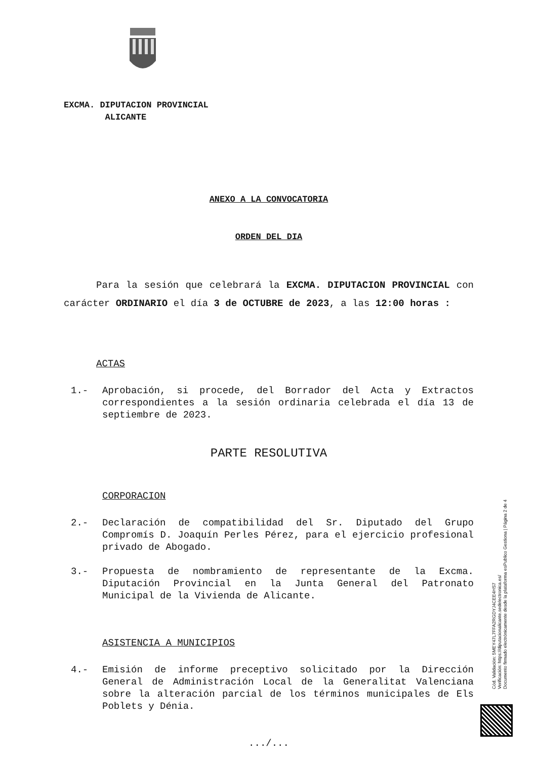EXCMA. DIPUTACION PROVINCIAL
ALICANTE
ANEXO A LA CONVOCATORIA
ORDEN DEL DIA
Para la sesión que celebrará la EXCMA. DIPUTACION PROVINCIAL con carácter ORDINARIO el día 3 de OCTUBRE de 2023, a las 12:00 horas :
ACTAS
1.- Aprobación, si procede, del Borrador del Acta y Extractos correspondientes a la sesión ordinaria celebrada el día 13 de septiembre de 2023.
PARTE RESOLUTIVA
CORPORACION
2.- Declaración de compatibilidad del Sr. Diputado del Grupo Compromís D. Joaquín Perles Pérez, para el ejercicio profesional privado de Abogado.
3.- Propuesta de nombramiento de representante de la Excma. Diputación Provincial en la Junta General del Patronato Municipal de la Vivienda de Alicante.
ASISTENCIA A MUNICIPIOS
4.- Emisión de informe preceptivo solicitado por la Dirección General de Administración Local de la Generalitat Valenciana sobre la alteración parcial de los términos municipales de Els Poblets y Dénia.
.../...
Cód. Validación: 5MEY47L7FFA2RGDYJ4CEE4HS7
Verificación: https://diputacionalicante.sedelectronica.es/
Documento firmado electrónicamente desde la plataforma esPublico Gestiona | Página 2 de 4